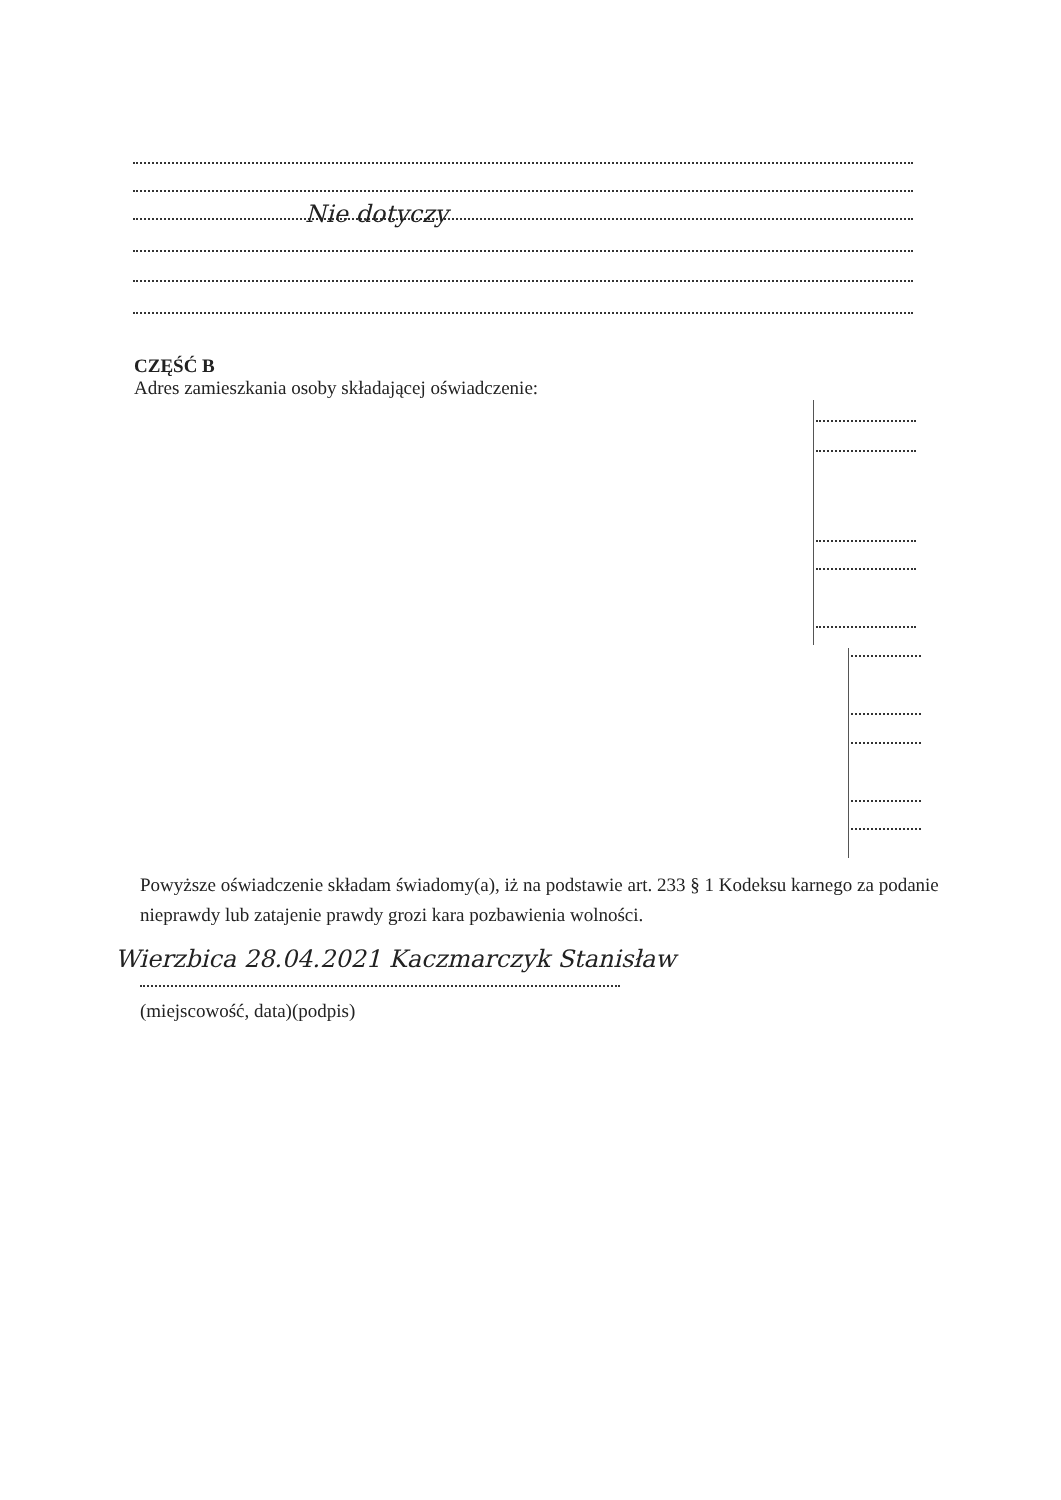Nie dotyczy
CZĘŚĆ B
Adres zamieszkania osoby składającej oświadczenie:
Powyższe oświadczenie składam świadomy(a), iż na podstawie art. 233 § 1 Kodeksu karnego za podanie nieprawdy lub zatajenie prawdy grozi kara pozbawienia wolności.
Wierzbica 28.04.2021 Kaczmarczyk Stanisław
(miejscowość, data)(podpis)